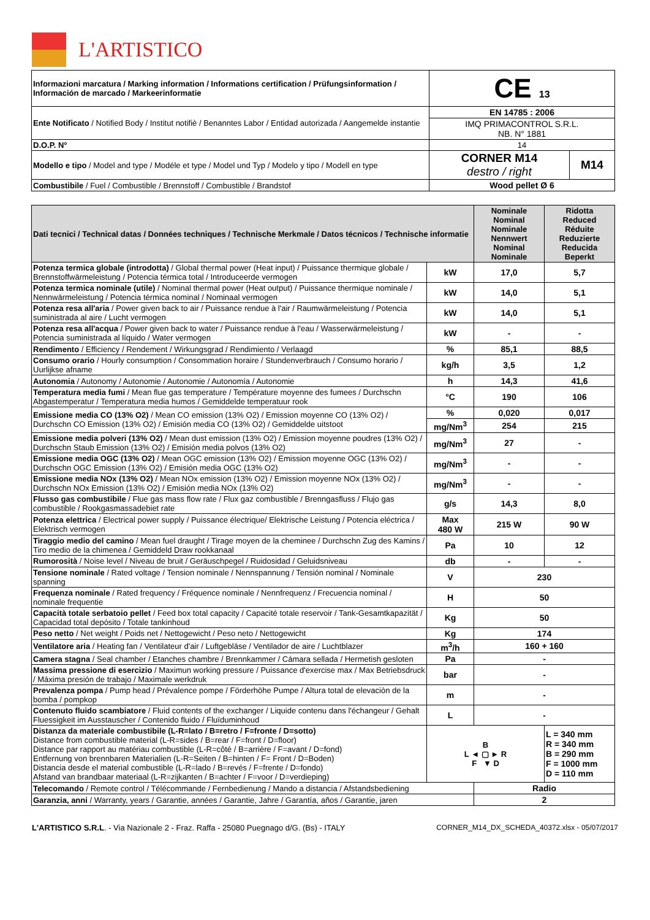L'ARTISTICO
| Informazioni marcatura / Marking information / Informations certification / Prüfungsinformation / Información de marcado / Markeerinformatie | CE 13 | |
| Ente Notificato / Notified Body / Institut notifiè / Benanntes Labor / Entidad autorizada / Aangemelde instantie | EN 14785 : 2006 | |
| | IMQ PRIMACONTROL S.R.L. NB. N° 1881 | |
| D.O.P. N° | 14 | |
| Modello e tipo / Model and type / Modéle et type / Model und Typ / Modelo y tipo / Modell en type | CORNER M14 destro / right | M14 |
| Combustibile / Fuel / Combustible / Brennstoff / Combustible / Brandstof | Wood pellet Ø 6 | |
| Dati tecnici / Technical datas / Données techniques / Technische Merkmale / Datos técnicos / Technische informatie | | Nominale Nominal Nominale Nennwert Nominal Nominale | Ridotta Reduced Réduite Reduzierte Reducida Beperkt |
| Potenza termica globale (introdotta) / Global thermal power (Heat input) / Puissance thermique globale / Brennstoffwärmeleistung / Potencia térmica total / Introduceerde vermogen | kW | 17,0 | 5,7 |
| Potenza termica nominale (utile) / Nominal thermal power (Heat output) / Puissance thermique nominale / Nennwärmeleistung / Potencia térmica nominal / Nominaal vermogen | kW | 14,0 | 5,1 |
| Potenza resa all'aria / Power given back to air / Puissance rendue à l'air / Raumwärmeleistung / Potencia suministrada al aire / Lucht vermogen | kW | 14,0 | 5,1 |
| Potenza resa all'acqua / Power given back to water / Puissance rendue à l'eau / Wasserwärmeleistung / Potencia suministrada al líquido / Water vermogen | kW | - | - |
| Rendimento / Efficiency / Rendement / Wirkungsgrad / Rendimiento / Verlaagd | % | 85,1 | 88,5 |
| Consumo orario / Hourly consumption / Consommation horaire / Stundenverbrauch / Consumo horario / Uurlijkse afname | kg/h | 3,5 | 1,2 |
| Autonomia / Autonomy / Autonomie / Autonomie / Autonomía / Autonomie | h | 14,3 | 41,6 |
| Temperatura media fumi / Mean flue gas temperature / Température moyenne des fumees / Durchschn Abgastemperatur / Temperatura media humos / Gemiddelde temperatuur rook | °C | 190 | 106 |
| Emissione media CO (13% O2) / Mean CO emission (13% O2) / Emission moyenne CO (13% O2) / Durchschn CO Emission (13% O2) / Emisión media CO (13% O2) / Gemiddelde uitstoot | % | 0,020 | 0,017 |
| | mg/Nm<sup>3</sup> | 254 | 215 |
| Emissione media polveri (13% O2) / Mean dust emission (13% O2) / Emission moyenne poudres (13% O2) / Durchschn Staub Emission (13% O2) / Emisión media polvos (13% O2) | mg/Nm<sup>3</sup> | 27 | - |
| Emissione media OGC (13% O2) / Mean OGC emission (13% O2) / Emission moyenne OGC (13% O2) / Durchschn OGC Emission (13% O2) / Emisión media OGC (13% O2) | mg/Nm<sup>3</sup> | - | - |
| Emissione media NOx (13% O2) / Mean NOx emission (13% O2) / Emission moyenne NOx (13% O2) / Durchschn NOx Emission (13% O2) / Emisión media NOx (13% O2) | mg/Nm<sup>3</sup> | - | - |
| Flusso gas combustibile / Flue gas mass flow rate / Flux gaz combustible / Brenngasfluss / Flujo gas combustible / Rookgasmassadebiet rate | g/s | 14,3 | 8,0 |
| Potenza elettrica / Electrical power supply / Puissance électrique/ Elektrische Leistung / Potencia eléctrica / Elektrisch vermogen | Max 480 W | 215 W | 90 W |
| Tiraggio medio del camino / Mean fuel draught / Tirage moyen de la cheminee / Durchschn Zug des Kamins / Tiro medio de la chimenea / Gemiddeld Draw rookkanaal | Pa | 10 | 12 |
| Rumorosità / Noise level / Niveau de bruit / Geräuschpegel / Ruidosidad / Geluidsniveau | db | - | - |
| Tensione nominale / Rated voltage / Tension nominale / Nennspannung / Tensión nominal / Nominale spanning | V | 230 | |
| Frequenza nominale / Rated frequency / Fréquence nominale / Nennfrequenz / Frecuencia nominal / nominale frequentie | H | 50 | |
| Capacità totale serbatoio pellet / Feed box total capacity / Capacité totale reservoir / Tank-Gesamtkapazität / Capacidad total depósito / Totale tankinhoud | Kg | 50 | |
| Peso netto / Net weight / Poids net / Nettogewicht / Peso neto / Nettogewicht | Kg | 174 | |
| Ventilatore aria / Heating fan / Ventilateur d'air / Luftgebläse / Ventilador de aire / Luchtblazer | m<sup>3</sup>/h | 160 + 160 | |
| Camera stagna / Seal chamber / Etanches chambre / Brennkammer / Cámara sellada / Hermetish gesloten | Pa | - | |
| Massima pressione di esercizio / Maximun working pressure / Puissance d'exercise max / Max Betriebsdruck / Máxima presión de trabajo / Maximale werkdruk | bar | - | |
| Prevalenza pompa / Pump head / Prévalence pompe / Förderhöhe Pumpe / Altura total de elevaciòn de la bomba / pompkop | m | - | |
| Contenuto fluido scambiatore / Fluid contents of the exchanger / Liquide contenu dans l'échangeur / Gehalt Fluessigkeit im Ausstauscher / Contenido fluido / Fluïduminhoud | L | - | |
| Distanza da materiale combustibile (L-R=lato / B=retro / F=fronte / D=sotto) Distance from combustible material (L-R=sides / B=rear / F=front / D=floor) Distance par rapport au matériau combustible (L-R=côté / B=arrière / F=avant / D=fond) Entfernung von brennbaren Materialien (L-R=Seiten / B=hinten / F= Front / D=Boden) Distancia desde el material combustible (L-R=lado / B=revés / F=frente / D=fondo) Afstand van brandbaar materiaal (L-R=zijkanten / B=achter / F=voor / D=verdieping) | B L ◄ ▢ ► R F ▼ D | | L = 340 mm R = 340 mm B = 290 mm F = 1000 mm D = 110 mm |
| Telecomando / Remote control / Télécommande / Fernbedienung / Mando a distancia / Afstandsbediening | | Radio | |
| Garanzia, anni / Warranty, years / Garantie, années / Garantie, Jahre / Garantía, años / Garantie, jaren | | 2 | |
L'ARTISTICO S.R.L. - Via Nazionale 2 - Fraz. Raffa - 25080 Puegnago d/G. (Bs) - ITALY CORNER_M14_DX_SCHEDA_40372.xlsx - 05/07/2017